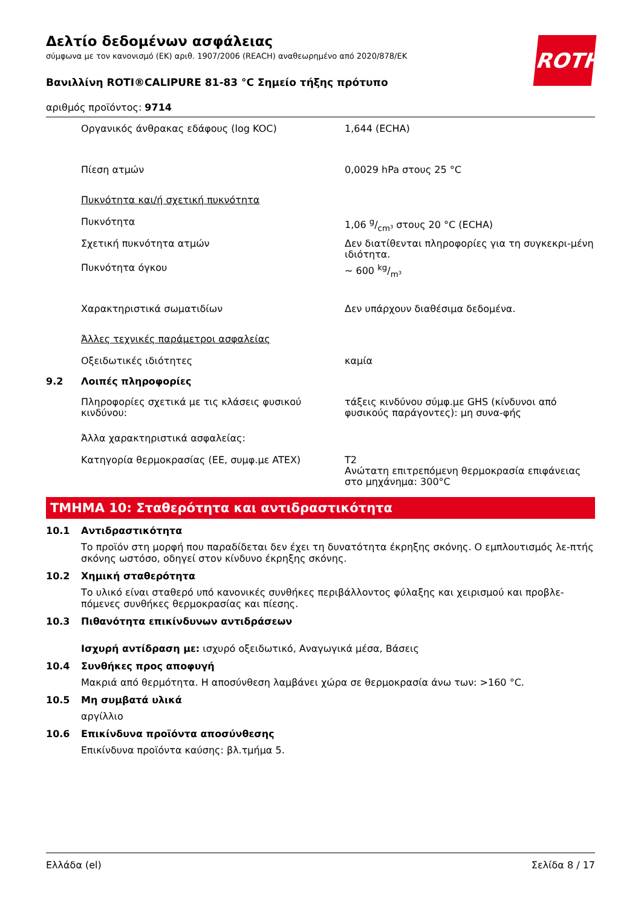ROTH
Δελτίο δεδομένων ασφάλειας
σύμφωνα με τον κανονισμό (ΕΚ) αριθ. 1907/2006 (REACH) αναθεωρημένο από 2020/878/ΕΚ
Βανιλλίνη ROTI®CALIPURE 81-83 °C Σημείο τήξης πρότυπο
αριθμός προϊόντος: 9714
| | Οργανικός άνθρακας εδάφους (log KOC) | 1,644 (ECHA) |
| | Πίεση ατμών | 0,0029 hPa στους 25 °C |
| | Πυκνότητα και/ή σχετική πυκνότητα | |
| | Πυκνότητα | 1,06 g/cm³ στους 20 °C (ECHA) |
| | Σχετική πυκνότητα ατμών | Δεν διατίθενται πληροφορίες για τη συγκεκρι-μένη ιδιότητα. |
| | Πυκνότητα όγκου | ~ 600 kg/m³ |
| | Χαρακτηριστικά σωματιδίων | Δεν υπάρχουν διαθέσιμα δεδομένα. |
| | Άλλες τεχνικές παράμετροι ασφαλείας | |
| | Οξειδωτικές ιδιότητες | καμία |
| 9.2 | Λοιπές πληροφορίες | |
| | Πληροφορίες σχετικά με τις κλάσεις φυσικού κινδύνου: | τάξεις κινδύνου σύμφ.με GHS (κίνδυνοι από φυσικούς παράγοντες): μη συνα-φής |
| | Άλλα χαρακτηριστικά ασφαλείας: | |
| | Κατηγορία θερμοκρασίας (ΕΕ, συμφ.με ATEX) | T2 Ανώτατη επιτρεπόμενη θερμοκρασία επιφάνειας στο μηχάνημα: 300°C |
ΤΜΗΜΑ 10: Σταθερότητα και αντιδραστικότητα
10.1 Αντιδραστικότητα
Το προϊόν στη μορφή που παραδίδεται δεν έχει τη δυνατότητα έκρηξης σκόνης. Ο εμπλουτισμός λε-πτής σκόνης ωστόσο, οδηγεί στον κίνδυνο έκρηξης σκόνης.
10.2 Χημική σταθερότητα
Το υλικό είναι σταθερό υπό κανονικές συνθήκες περιβάλλοντος φύλαξης και χειρισμού και προβλε-πόμενες συνθήκες θερμοκρασίας και πίεσης.
10.3 Πιθανότητα επικίνδυνων αντιδράσεων
Ισχυρή αντίδραση με: ισχυρό οξειδωτικό, Αναγωγικά μέσα, Βάσεις
10.4 Συνθήκες προς αποφυγή
Μακριά από θερμότητα. Η αποσύνθεση λαμβάνει χώρα σε θερμοκρασία άνω των: >160 °C.
10.5 Μη συμβατά υλικά
αργίλλιο
10.6 Επικίνδυνα προϊόντα αποσύνθεσης
Επικίνδυνα προϊόντα καύσης: βλ.τμήμα 5.
Ελλάδα (el) Σελίδα 8 / 17